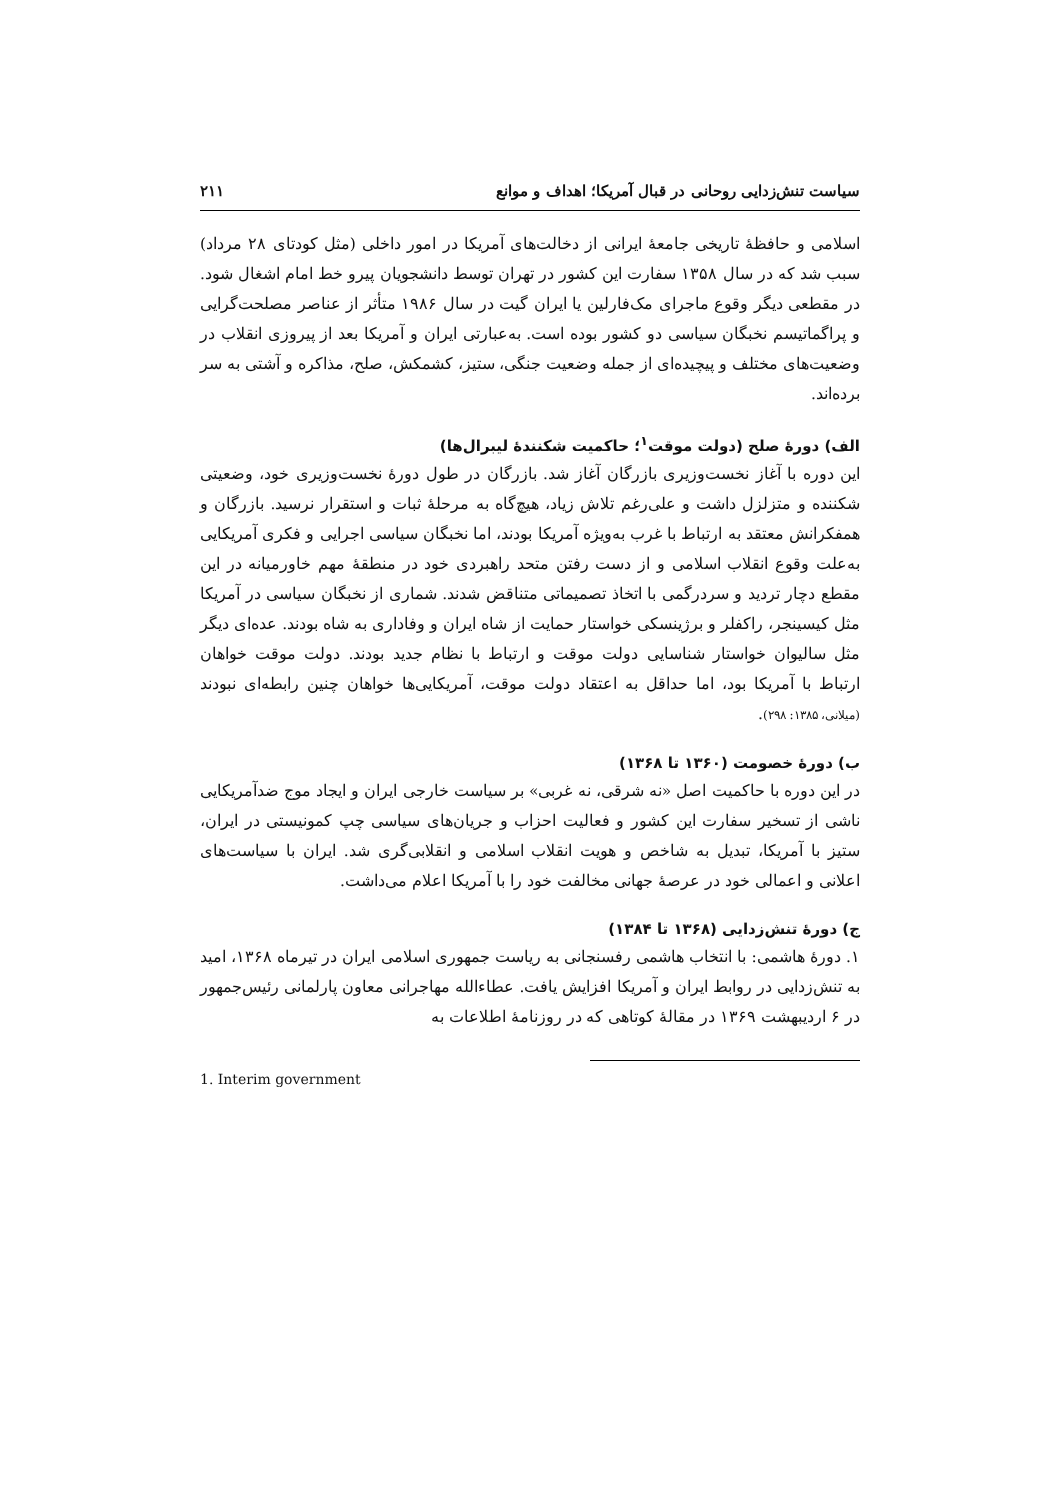سیاست تنش‌زدایی روحانی در قبال آمریکا؛ اهداف و موانع ۲۱۱
اسلامی و حافظهٔ تاریخی جامعهٔ ایرانی از دخالت‌های آمریکا در امور داخلی (مثل کودتای ۲۸ مرداد) سبب شد که در سال ۱۳۵۸ سفارت این کشور در تهران توسط دانشجویان پیرو خط امام اشغال شود. در مقطعی دیگر وقوع ماجرای مک‌فارلین یا ایران گیت در سال ۱۹۸۶ متأثر از عناصر مصلحت‌گرایی و پراگماتیسم نخبگان سیاسی دو کشور بوده است. به‌عبارتی ایران و آمریکا بعد از پیروزی انقلاب در وضعیت‌های مختلف و پیچیده‌ای از جمله وضعیت جنگی، ستیز، کشمکش، صلح، مذاکره و آشتی به سر برده‌اند.
الف) دورهٔ صلح (دولت موقت<sup>۱</sup>؛ حاکمیت شکنندهٔ لیبرال‌ها)
این دوره با آغاز نخست‌وزیری بازرگان آغاز شد. بازرگان در طول دورهٔ نخست‌وزیری خود، وضعیتی شکننده و متزلزل داشت و علی‌رغم تلاش زیاد، هیچ‌گاه به مرحلهٔ ثبات و استقرار نرسید. بازرگان و همفکرانش معتقد به ارتباط با غرب به‌ویژه آمریکا بودند، اما نخبگان سیاسی اجرایی و فکری آمریکایی به‌علت وقوع انقلاب اسلامی و از دست رفتن متحد راهبردی خود در منطقهٔ مهم خاورمیانه در این مقطع دچار تردید و سردرگمی با اتخاذ تصمیماتی متناقض شدند. شماری از نخبگان سیاسی در آمریکا مثل کیسینجر، راکفلر و برژینسکی خواستار حمایت از شاه ایران و وفاداری به شاه بودند. عده‌ای دیگر مثل سالیوان خواستار شناسایی دولت موقت و ارتباط با نظام جدید بودند. دولت موقت خواهان ارتباط با آمریکا بود، اما حداقل به اعتقاد دولت موقت، آمریکایی‌ها خواهان چنین رابطه‌ای نبودند (میلانی، ۱۳۸۵: ۲۹۸).
ب) دورهٔ خصومت (۱۳۶۰ تا ۱۳۶۸)
در این دوره با حاکمیت اصل «نه شرقی، نه غربی» بر سیاست خارجی ایران و ایجاد موج ضدآمریکایی ناشی از تسخیر سفارت این کشور و فعالیت احزاب و جریان‌های سیاسی چپ کمونیستی در ایران، ستیز با آمریکا، تبدیل به شاخص و هویت انقلاب اسلامی و انقلابی‌گری شد. ایران با سیاست‌های اعلانی و اعمالی خود در عرصهٔ جهانی مخالفت خود را با آمریکا اعلام می‌داشت.
ج) دورهٔ تنش‌زدایی (۱۳۶۸ تا ۱۳۸۴)
۱. دورهٔ هاشمی: با انتخاب هاشمی رفسنجانی به ریاست جمهوری اسلامی ایران در تیرماه ۱۳۶۸، امید به تنش‌زدایی در روابط ایران و آمریکا افزایش یافت. عطاءالله مهاجرانی معاون پارلمانی رئیس‌جمهور در ۶ اردیبهشت ۱۳۶۹ در مقالهٔ کوتاهی که در روزنامهٔ اطلاعات به
1. Interim government